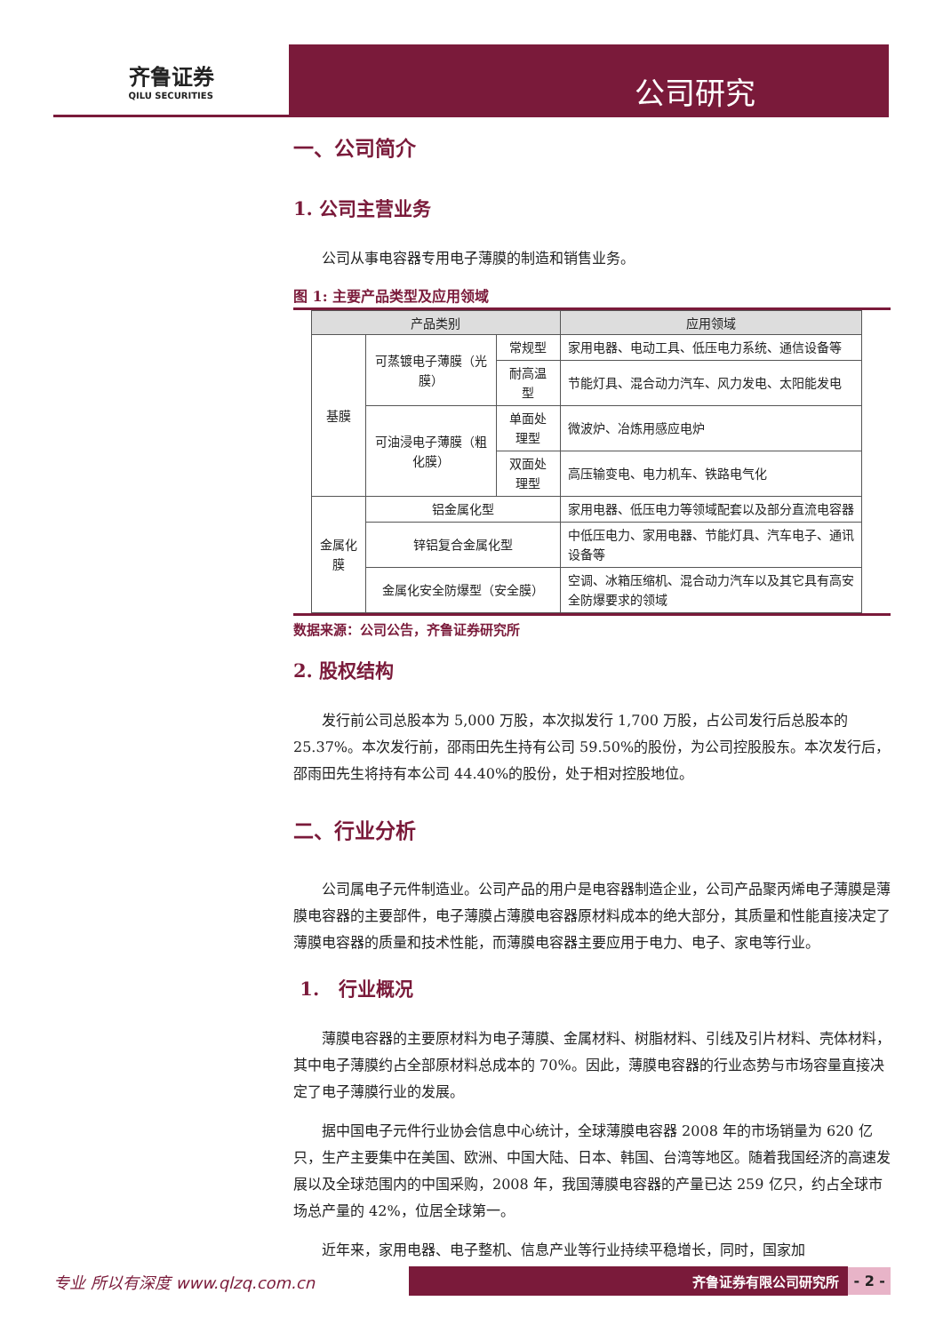齐鲁证券
QILU SECURITIES
公司研究
一、公司简介
1. 公司主营业务
公司从事电容器专用电子薄膜的制造和销售业务。
图 1: 主要产品类型及应用领域
| 产品类别 | | | 应用领域 |
| --- | --- | --- | --- |
| 基膜 | 可蒸镀电子薄膜（光膜） | 常规型 | 家用电器、电动工具、低压电力系统、通信设备等 |
| | | 耐高温型 | 节能灯具、混合动力汽车、风力发电、太阳能发电 |
| | 可油浸电子薄膜（粗化膜） | 单面处理型 | 微波炉、冶炼用感应电炉 |
| | | 双面处理型 | 高压输变电、电力机车、铁路电气化 |
| 金属化膜 | 铝金属化型 | | 家用电器、低压电力等领域配套以及部分直流电容器 |
| | 锌铝复合金属化型 | | 中低压电力、家用电器、节能灯具、汽车电子、通讯设备等 |
| | 金属化安全防爆型（安全膜） | | 空调、冰箱压缩机、混合动力汽车以及其它具有高安全防爆要求的领域 |
数据来源：公司公告，齐鲁证券研究所
2. 股权结构
发行前公司总股本为 5,000 万股，本次拟发行 1,700 万股，占公司发行后总股本的 25.37%。本次发行前，邵雨田先生持有公司 59.50%的股份，为公司控股股东。本次发行后，邵雨田先生将持有本公司 44.40%的股份，处于相对控股地位。
二、行业分析
公司属电子元件制造业。公司产品的用户是电容器制造企业，公司产品聚丙烯电子薄膜是薄膜电容器的主要部件，电子薄膜占薄膜电容器原材料成本的绝大部分，其质量和性能直接决定了薄膜电容器的质量和技术性能，而薄膜电容器主要应用于电力、电子、家电等行业。
1. 行业概况
薄膜电容器的主要原材料为电子薄膜、金属材料、树脂材料、引线及引片材料、壳体材料，其中电子薄膜约占全部原材料总成本的 70%。因此，薄膜电容器的行业态势与市场容量直接决定了电子薄膜行业的发展。
据中国电子元件行业协会信息中心统计，全球薄膜电容器 2008 年的市场销量为 620 亿只，生产主要集中在美国、欧洲、中国大陆、日本、韩国、台湾等地区。随着我国经济的高速发展以及全球范围内的中国采购，2008 年，我国薄膜电容器的产量已达 259 亿只，约占全球市场总产量的 42%，位居全球第一。
近年来，家用电器、电子整机、信息产业等行业持续平稳增长，同时，国家加
专业 所以有深度 www.qlzq.com.cn
齐鲁证券有限公司研究所 - 2 -